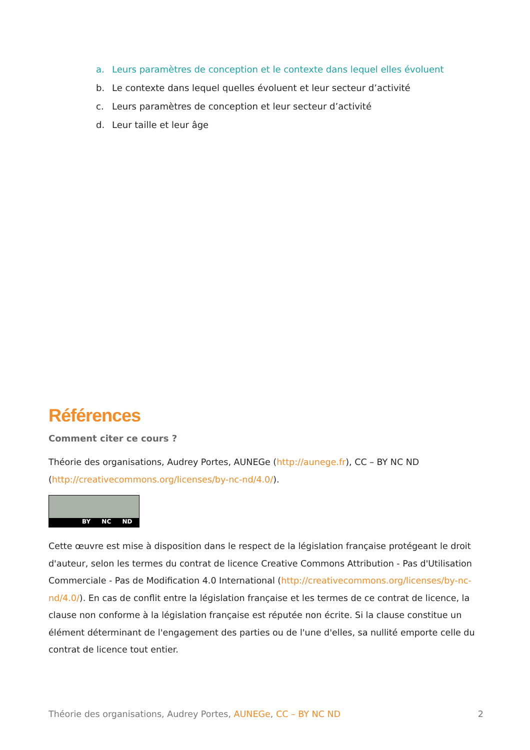a. Leurs paramètres de conception et le contexte dans lequel elles évoluent
b. Le contexte dans lequel quelles évoluent et leur secteur d’activité
c. Leurs paramètres de conception et leur secteur d’activité
d. Leur taille et leur âge
Références
Comment citer ce cours ?
Théorie des organisations, Audrey Portes, AUNEGe (http://aunege.fr), CC – BY NC ND (http://creativecommons.org/licenses/by-nc-nd/4.0/).
BY NC ND
Cette œuvre est mise à disposition dans le respect de la législation française protégeant le droit d'auteur, selon les termes du contrat de licence Creative Commons Attribution - Pas d'Utilisation Commerciale - Pas de Modification 4.0 International (http://creativecommons.org/licenses/by-nc-nd/4.0/). En cas de conflit entre la législation française et les termes de ce contrat de licence, la clause non conforme à la législation française est réputée non écrite. Si la clause constitue un élément déterminant de l'engagement des parties ou de l'une d'elles, sa nullité emporte celle du contrat de licence tout entier.
Théorie des organisations, Audrey Portes, AUNEGe, CC – BY NC ND 2